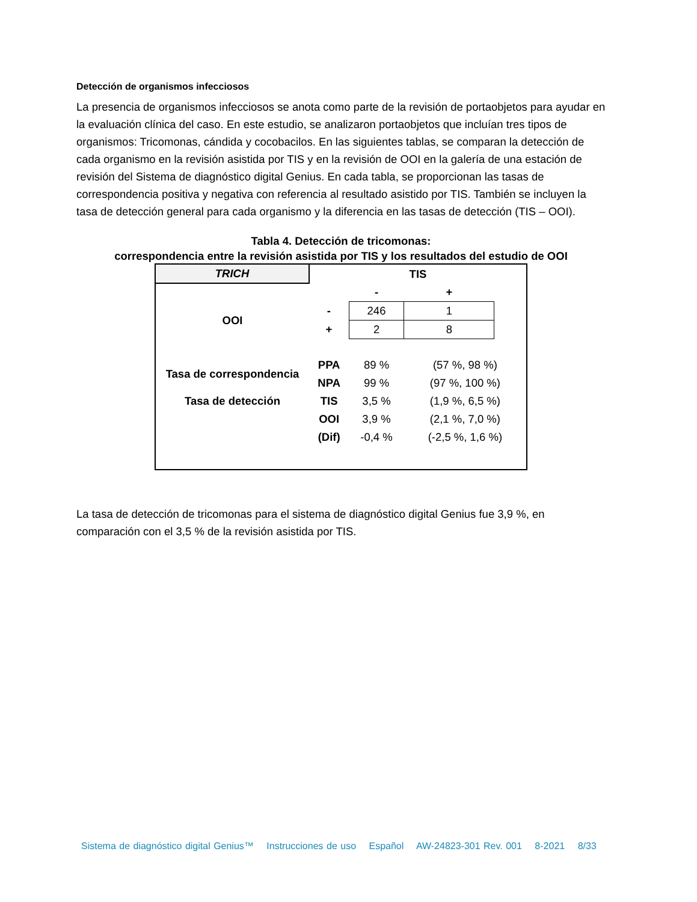Detección de organismos infecciosos
La presencia de organismos infecciosos se anota como parte de la revisión de portaobjetos para ayudar en la evaluación clínica del caso. En este estudio, se analizaron portaobjetos que incluían tres tipos de organismos: Tricomonas, cándida y cocobacilos. En las siguientes tablas, se comparan la detección de cada organismo en la revisión asistida por TIS y en la revisión de OOI en la galería de una estación de revisión del Sistema de diagnóstico digital Genius. En cada tabla, se proporcionan las tasas de correspondencia positiva y negativa con referencia al resultado asistido por TIS. También se incluyen la tasa de detección general para cada organismo y la diferencia en las tasas de detección (TIS – OOI).
Tabla 4. Detección de tricomonas:
correspondencia entre la revisión asistida por TIS y los resultados del estudio de OOI
| TRICH | TIS | | | |
| | | - | + | |
| OOI | - | 246 | 1 | |
| | + | 2 | 8 | |
| Tasa de correspondencia | PPA | 89 % | (57 %, 98 %) | |
| | NPA | 99 % | (97 %, 100 %) | |
| Tasa de detección | TIS | 3,5 % | (1,9 %, 6,5 %) | |
| | OOI | 3,9 % | (2,1 %, 7,0 %) | |
| | (Dif) | -0,4 % | (-2,5 %, 1,6 %) | |
La tasa de detección de tricomonas para el sistema de diagnóstico digital Genius fue 3,9 %, en comparación con el 3,5 % de la revisión asistida por TIS.
Sistema de diagnóstico digital Genius™ Instrucciones de uso Español AW-24823-301 Rev. 001 8-2021 8/33